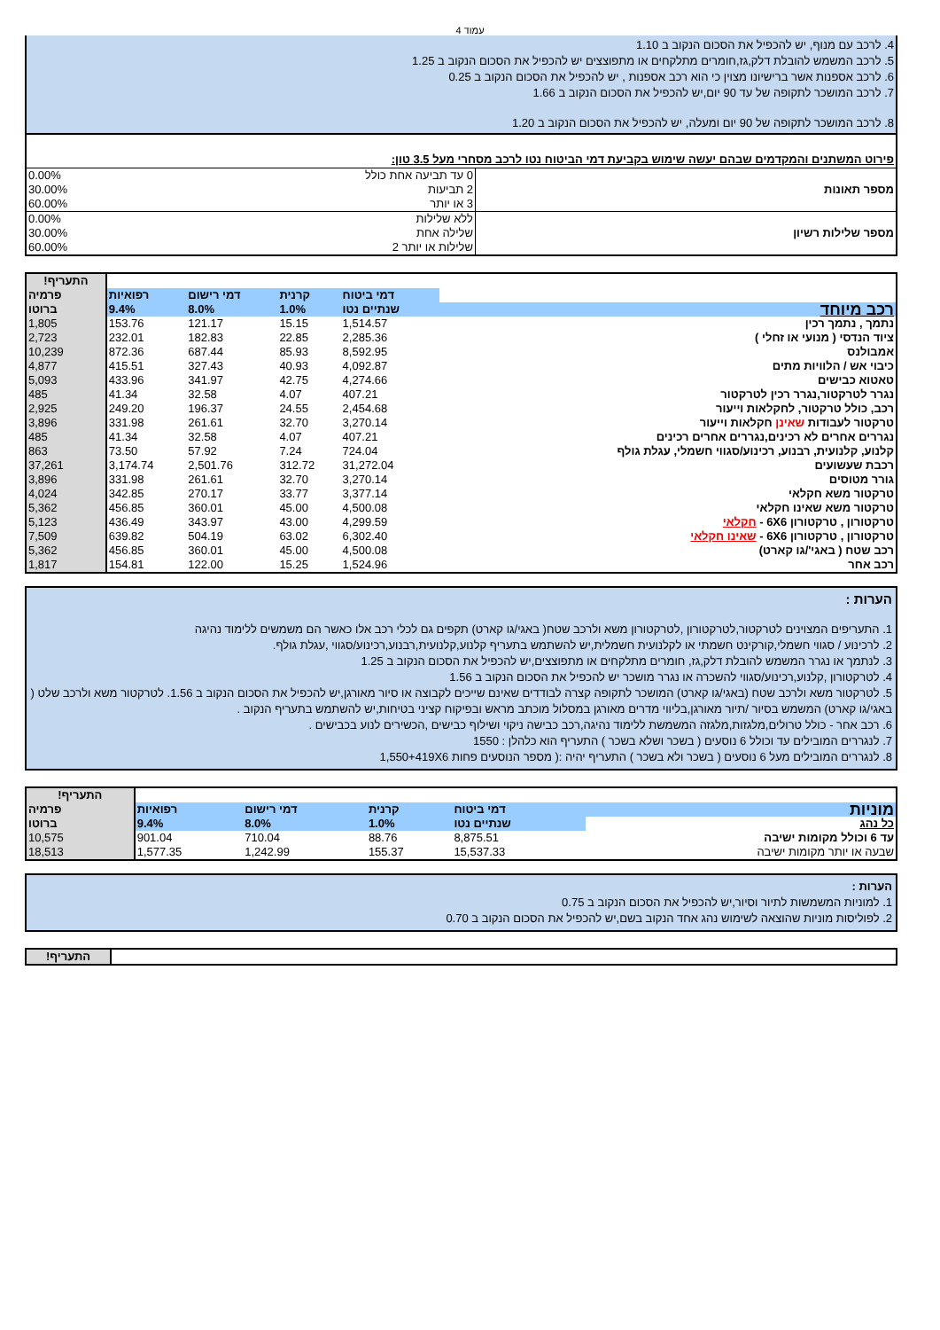עמוד 4
4. לרכב עם מנוף, יש להכפיל את הסכום הנקוב ב 1.10
5. לרכב המשמש להובלת דלק,גז,חומרים מתלקחים או מתפוצצים יש להכפיל את הסכום הנקוב ב 1.25
6. לרכב אספנות אשר ברישיונו מצוין כי הוא רכב אספנות , יש להכפיל את הסכום הנקוב ב 0.25
7. לרכב המושכר לתקופה של עד 90 יום,יש להכפיל את הסכום הנקוב ב 1.66
8. לרכב המושכר לתקופה של 90 יום ומעלה, יש להכפיל את הסכום הנקוב ב 1.20
פירוט המשתנים והמקדמים שבהם יעשה שימוש בקביעת דמי הביטוח נטו לרכב מסחרי מעל 3.5 טון:
| מספר תאונות | 0 עד תביעה אחת כולל | 0.00% |
| | 2 תביעות | 30.00% |
| | 3 או יותר | 60.00% |
| מספר שלילות רשיון | ללא שלילות | 0.00% |
| | שלילה אחת | 30.00% |
| | שלילות או יותר 2 | 60.00% |
| | | | | | התעריף! |
| | דמי ביטוח | קרנית | דמי רישום | רפואיות | פרמיה |
| רכב מיוחד | שנתיים נטו | 1.0% | 8.0% | 9.4% | ברוטו |
| נתמך , נתמך רכין | 1,514.57 | 15.15 | 121.17 | 153.76 | 1,805 |
| ציוד הנדסי ( מנועי או זחלי ) | 2,285.36 | 22.85 | 182.83 | 232.01 | 2,723 |
| אמבולנס | 8,592.95 | 85.93 | 687.44 | 872.36 | 10,239 |
| כיבוי אש / הלוויות מתים | 4,092.87 | 40.93 | 327.43 | 415.51 | 4,877 |
| טאטוא כבישים | 4,274.66 | 42.75 | 341.97 | 433.96 | 5,093 |
| נגרר לטרקטור,נגרר רכין לטרקטור | 407.21 | 4.07 | 32.58 | 41.34 | 485 |
| רכב, כולל טרקטור, לחקלאות וייעור | 2,454.68 | 24.55 | 196.37 | 249.20 | 2,925 |
| טרקטור לעבודות שאינן חקלאות וייעור | 3,270.14 | 32.70 | 261.61 | 331.98 | 3,896 |
| נגררים אחרים לא רכינים,נגררים אחרים רכינים | 407.21 | 4.07 | 32.58 | 41.34 | 485 |
| קלנוע, קלנועית, רבנוע, רכינוע/סגווי חשמלי, עגלת גולף | 724.04 | 7.24 | 57.92 | 73.50 | 863 |
| רכבת שעשועים | 31,272.04 | 312.72 | 2,501.76 | 3,174.74 | 37,261 |
| גורר מטוסים | 3,270.14 | 32.70 | 261.61 | 331.98 | 3,896 |
| טרקטור משא חקלאי | 3,377.14 | 33.77 | 270.17 | 342.85 | 4,024 |
| טרקטור משא שאינו חקלאי | 4,500.08 | 45.00 | 360.01 | 456.85 | 5,362 |
| טרקטורון , טרקטורון 6X6 - חקלאי | 4,299.59 | 43.00 | 343.97 | 436.49 | 5,123 |
| טרקטורון , טרקטורון 6X6 - שאינו חקלאי | 6,302.40 | 63.02 | 504.19 | 639.82 | 7,509 |
| רכב שטח ( באגי'/גו קארט) | 4,500.08 | 45.00 | 360.01 | 456.85 | 5,362 |
| רכב אחר | 1,524.96 | 15.25 | 122.00 | 154.81 | 1,817 |
הערות :
1. התעריפים המצוינים לטרקטור,לטרקטורון ,לטרקטורון משא ולרכב שטח( באגי/גו קארט) תקפים גם לכלי רכב אלו כאשר הם משמשים ללימוד נהיגה
2. לרכינוע / סגווי חשמלי,קורקינט חשמתי או לקלנועית חשמלית,יש להשתמש בתעריף קלנוע,קלנועית,רבנוע,רכינוע/סגווי ,עגלת גולף.
3. לנתמך או נגרר המשמש להובלת דלק,גז, חומרים מתלקחים או מתפוצצים,יש להכפיל את הסכום הנקוב ב 1.25
4. לטרקטורון ,קלנוע,רכינוע/סגווי להשכרה או נגרר מושכר יש להכפיל את הסכום הנקוב ב 1.56
5. לטרקטור משא ולרכב שטח (באגי/גו קארט) המושכר לתקופה קצרה לבודדים שאינם שייכים לקבוצה או סיור מאורגן,יש להכפיל את הסכום הנקוב ב 1.56. לטרקטור משא ולרכב שלט ( באגי/גו קארט) המשמש בסיור /תיור מאורגן,בליווי מדרים מאורגן במסלול מוכתב מראש ובפיקוח קציני בטיחות,יש להשתמש בתעריף הנקוב .
6. רכב אחר - כולל טרולים,מלגזות,מלגזה המשמשת ללימוד נהיגה,רכב כבישה ניקוי ושילוף כבישים ,הכשירים לנוע בכבישים .
7. לנגררים המובילים עד וכולל 6 נוסעים ( בשכר ושלא בשכר ) התעריף הוא כלהלן : 1550
8. לנגררים המובילים מעל 6 נוסעים ( בשכר ולא בשכר ) התעריף יהיה :( מספר הנוסעים פחות 1,550+419X6
| | | | | | התעריף! |
| מוניות | דמי ביטוח | קרנית | דמי רישום | רפואיות | פרמיה |
| כל נהג | שנתיים נטו | 1.0% | 8.0% | 9.4% | ברוטו |
| עד 6 וכולל מקומות ישיבה | 8,875.51 | 88.76 | 710.04 | 901.04 | 10,575 |
| שבעה או יותר מקומות ישיבה | 15,537.33 | 155.37 | 1,242.99 | 1,577.35 | 18,513 |
הערות :
1. למוניות המשמשות לתיור וסיור,יש להכפיל את הסכום הנקוב ב 0.75
2. לפוליסות מוניות שהוצאה לשימוש נהג אחד הנקוב בשם,יש להכפיל את הסכום הנקוב ב 0.70
| | התעריף! |